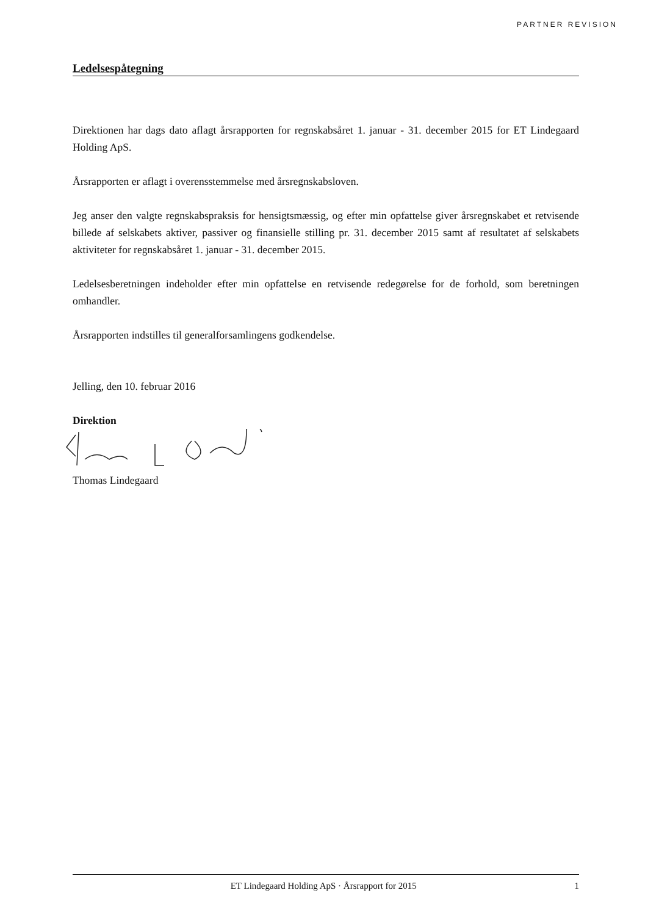PARTNER REVISION
Ledelsespåtegning
Direktionen har dags dato aflagt årsrapporten for regnskabsåret 1. januar - 31. december 2015 for ET Lindegaard Holding ApS.
Årsrapporten er aflagt i overensstemmelse med årsregnskabsloven.
Jeg anser den valgte regnskabspraksis for hensigtsmæssig, og efter min opfattelse giver årsregnskabet et retvisende billede af selskabets aktiver, passiver og finansielle stilling pr. 31. december 2015 samt af resultatet af selskabets aktiviteter for regnskabsåret 1. januar - 31. december 2015.
Ledelsesberetningen indeholder efter min opfattelse en retvisende redegørelse for de forhold, som beretningen omhandler.
Årsrapporten indstilles til generalforsamlingens godkendelse.
Jelling, den 10. februar 2016
Direktion
Thomas Lindegaard
ET Lindegaard Holding ApS · Årsrapport for 2015 1